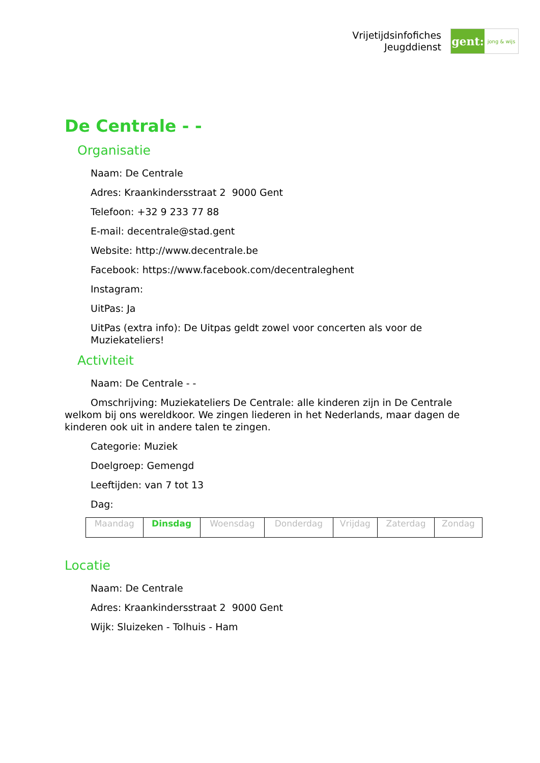Vrijetijdsinfofiches
Jeugddienst
gent:
jong & wijs
De Centrale - -
Organisatie
Naam: De Centrale
Adres: Kraankindersstraat 2 9000 Gent
Telefoon: +32 9 233 77 88
E-mail: decentrale@stad.gent
Website: http://www.decentrale.be
Facebook: https://www.facebook.com/decentraleghent
Instagram:
UitPas: Ja
UitPas (extra info): De Uitpas geldt zowel voor concerten als voor de Muziekateliers!
Activiteit
Naam: De Centrale - -
Omschrijving: Muziekateliers De Centrale: alle kinderen zijn in De Centrale welkom bij ons wereldkoor. We zingen liederen in het Nederlands, maar dagen de kinderen ook uit in andere talen te zingen.
Categorie: Muziek
Doelgroep: Gemengd
Leeftijden: van 7 tot 13
Dag:
| Maandag | Dinsdag | Woensdag | Donderdag | Vrijdag | Zaterdag | Zondag |
Locatie
Naam: De Centrale
Adres: Kraankindersstraat 2 9000 Gent
Wijk: Sluizeken - Tolhuis - Ham